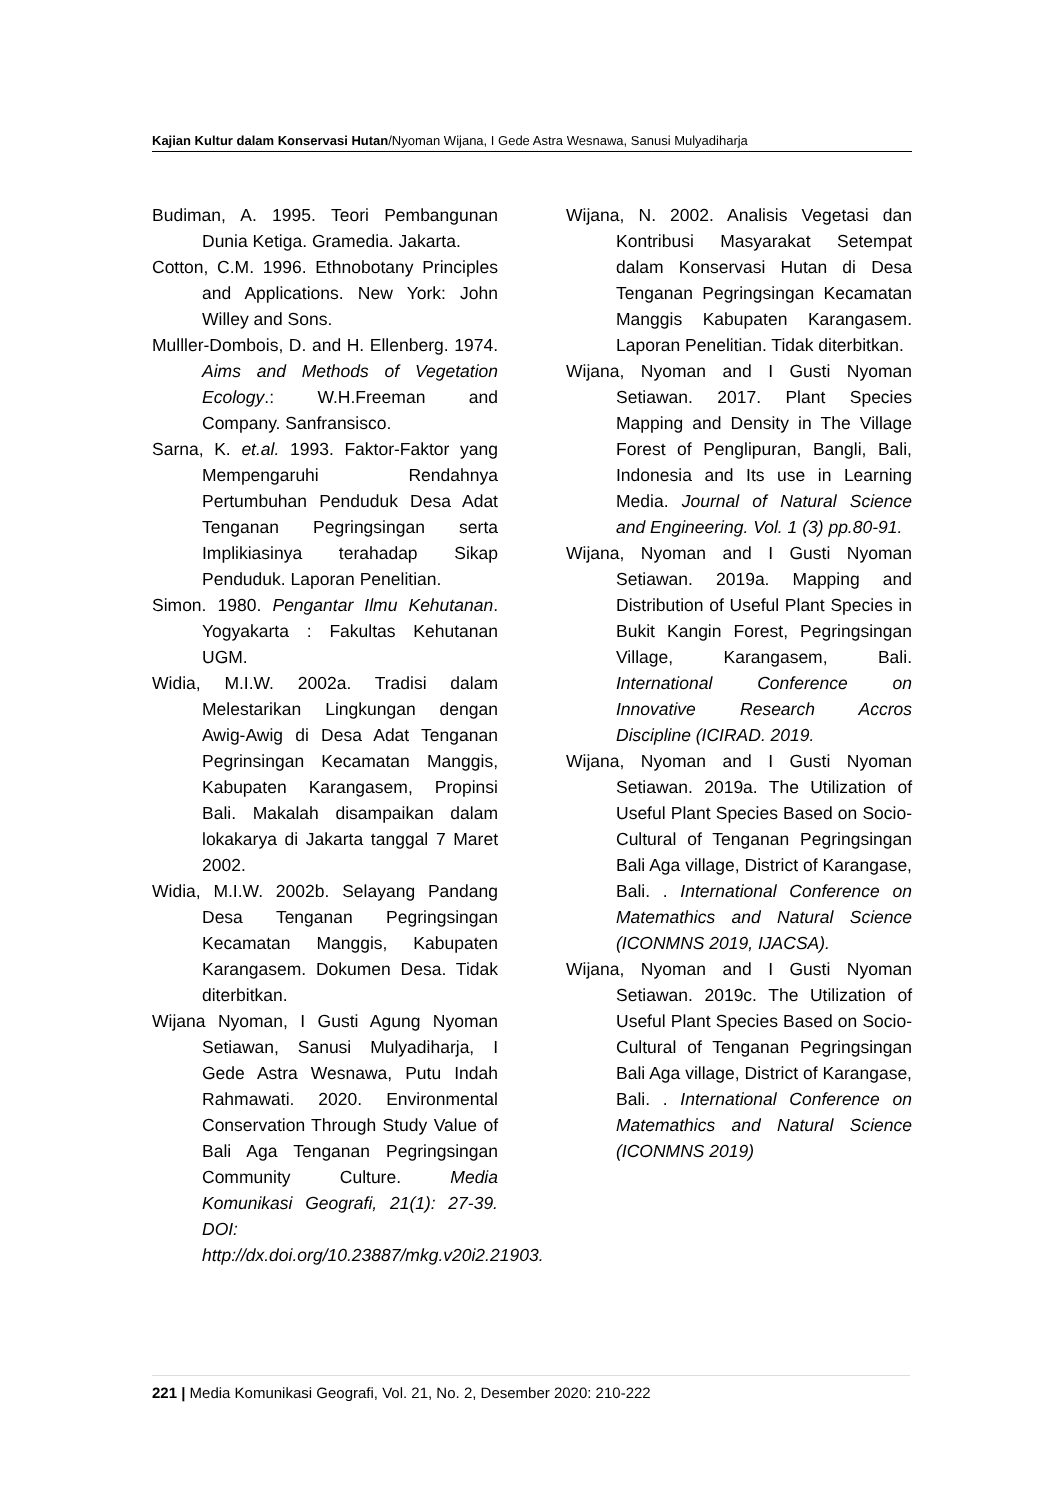Kajian Kultur dalam Konservasi Hutan/Nyoman Wijana, I Gede Astra Wesnawa, Sanusi Mulyadiharja
Budiman, A. 1995. Teori Pembangunan Dunia Ketiga. Gramedia. Jakarta.
Cotton, C.M. 1996. Ethnobotany Principles and Applications. New York: John Willey and Sons.
Mulller-Dombois, D. and H. Ellenberg. 1974. Aims and Methods of Vegetation Ecology.: W.H.Freeman and Company. Sanfransisco.
Sarna, K. et.al. 1993. Faktor-Faktor yang Mempengaruhi Rendahnya Pertumbuhan Penduduk Desa Adat Tenganan Pegringsingan serta Implikiasinya terahadap Sikap Penduduk. Laporan Penelitian.
Simon. 1980. Pengantar Ilmu Kehutanan. Yogyakarta : Fakultas Kehutanan UGM.
Widia, M.I.W. 2002a. Tradisi dalam Melestarikan Lingkungan dengan Awig-Awig di Desa Adat Tenganan Pegrinsingan Kecamatan Manggis, Kabupaten Karangasem, Propinsi Bali. Makalah disampaikan dalam lokakarya di Jakarta tanggal 7 Maret 2002.
Widia, M.I.W. 2002b. Selayang Pandang Desa Tenganan Pegringsingan Kecamatan Manggis, Kabupaten Karangasem. Dokumen Desa. Tidak diterbitkan.
Wijana Nyoman, I Gusti Agung Nyoman Setiawan, Sanusi Mulyadiharja, I Gede Astra Wesnawa, Putu Indah Rahmawati. 2020. Environmental Conservation Through Study Value of Bali Aga Tenganan Pegringsingan Community Culture. Media Komunikasi Geografi, 21(1): 27-39. DOI: http://dx.doi.org/10.23887/mkg.v20i2.21903.
Wijana, N. 2002. Analisis Vegetasi dan Kontribusi Masyarakat Setempat dalam Konservasi Hutan di Desa Tenganan Pegringsingan Kecamatan Manggis Kabupaten Karangasem. Laporan Penelitian. Tidak diterbitkan.
Wijana, Nyoman and I Gusti Nyoman Setiawan. 2017. Plant Species Mapping and Density in The Village Forest of Penglipuran, Bangli, Bali, Indonesia and Its use in Learning Media. Journal of Natural Science and Engineering. Vol. 1 (3) pp.80-91.
Wijana, Nyoman and I Gusti Nyoman Setiawan. 2019a. Mapping and Distribution of Useful Plant Species in Bukit Kangin Forest, Pegringsingan Village, Karangasem, Bali. International Conference on Innovative Research Accros Discipline (ICIRAD. 2019.
Wijana, Nyoman and I Gusti Nyoman Setiawan. 2019a. The Utilization of Useful Plant Species Based on Socio-Cultural of Tenganan Pegringsingan Bali Aga village, District of Karangase, Bali. . International Conference on Matemathics and Natural Science (ICONMNS 2019, IJACSA).
Wijana, Nyoman and I Gusti Nyoman Setiawan. 2019c. The Utilization of Useful Plant Species Based on Socio-Cultural of Tenganan Pegringsingan Bali Aga village, District of Karangase, Bali. . International Conference on Matemathics and Natural Science (ICONMNS 2019)
221 | Media Komunikasi Geografi, Vol. 21, No. 2, Desember 2020: 210-222